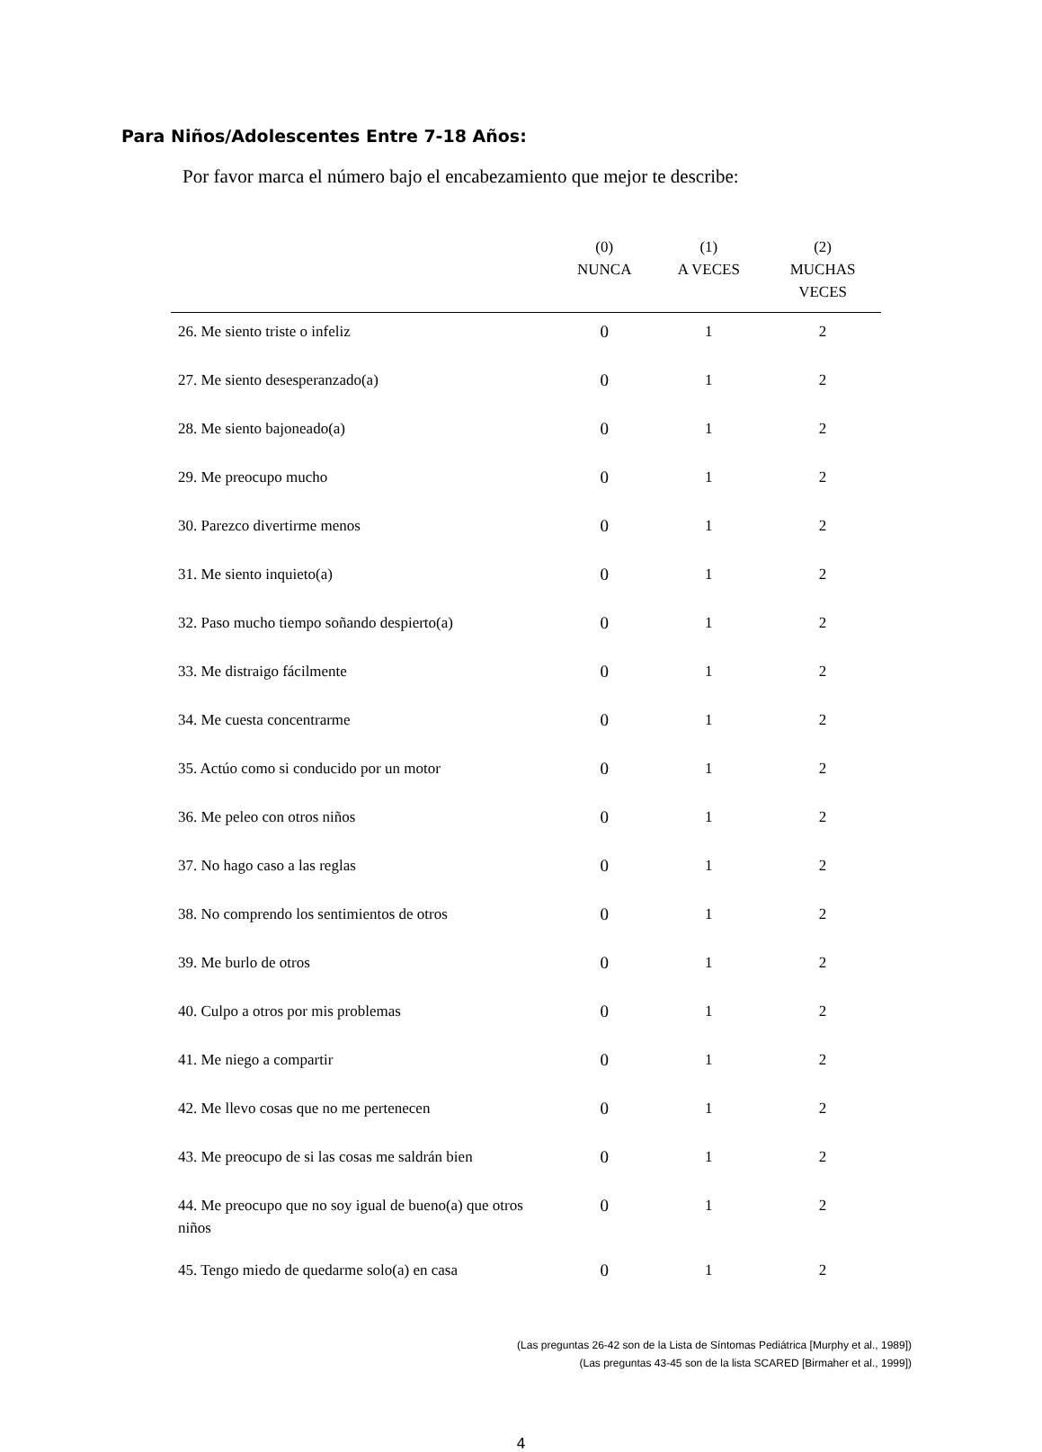Para Niños/Adolescentes Entre 7-18 Años:
Por favor marca el número bajo el encabezamiento que mejor te describe:
| | (0) NUNCA | (1) A VECES | (2) MUCHAS VECES |
| --- | --- | --- | --- |
| 26. Me siento triste o infeliz | 0 | 1 | 2 |
| 27. Me siento desesperanzado(a) | 0 | 1 | 2 |
| 28. Me siento bajoneado(a) | 0 | 1 | 2 |
| 29. Me preocupo mucho | 0 | 1 | 2 |
| 30. Parezco divertirme menos | 0 | 1 | 2 |
| 31. Me siento inquieto(a) | 0 | 1 | 2 |
| 32. Paso mucho tiempo soñando despierto(a) | 0 | 1 | 2 |
| 33. Me distraigo fácilmente | 0 | 1 | 2 |
| 34. Me cuesta concentrarme | 0 | 1 | 2 |
| 35. Actúo como si conducido por un motor | 0 | 1 | 2 |
| 36. Me peleo con otros niños | 0 | 1 | 2 |
| 37. No hago caso a las reglas | 0 | 1 | 2 |
| 38. No comprendo los sentimientos de otros | 0 | 1 | 2 |
| 39. Me burlo de otros | 0 | 1 | 2 |
| 40. Culpo a otros por mis problemas | 0 | 1 | 2 |
| 41. Me niego a compartir | 0 | 1 | 2 |
| 42. Me llevo cosas que no me pertenecen | 0 | 1 | 2 |
| 43. Me preocupo de si las cosas me saldrán bien | 0 | 1 | 2 |
| 44. Me preocupo que no soy igual de bueno(a) que otros niños | 0 | 1 | 2 |
| 45. Tengo miedo de quedarme solo(a) en casa | 0 | 1 | 2 |
(Las preguntas 26-42 son de la Lista de Síntomas Pediátrica [Murphy et al., 1989])
(Las preguntas 43-45 son de la lista SCARED [Birmaher et al., 1999])
4